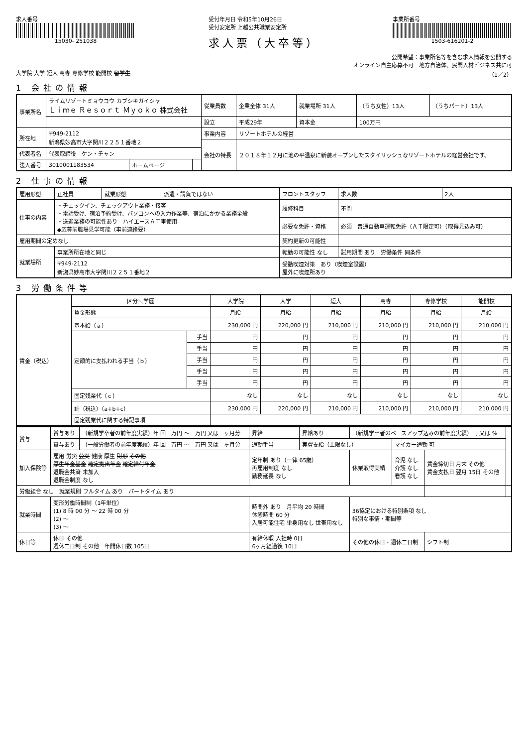求人番号
15030- 251038
受付年月日 令和5年10月26日
受付安定所 上越公共職業安定所
求人票（大卒等）
事業所番号
1503-616201-2
公開希望：事業所名等を含む求人情報を公開する
オンライン自主応募不可　地方自治体、民間人材ビジネス共に可
大学院 大学 短大 高専 専修学校 能開校 留学生 （1／2）
1 会社の情報
| 事業所名 | ライムリゾートミョウコウ カブシキガイシャ Ｌｉｍｅ Ｒｅｓｏｒｔ Ｍｙｏｋｏ 株式会社 | | | 従業員数 | 企業全体 31人 | 就業場所 31人 | （うち女性）13人 | （うちパート）13人 |
| | | | | 設立 | 平成29年 | 資本金 | 100万円 | |
| 所在地 | 〒949-2112 新潟県妙高市大字関川２２５１番地２ | | | 事業内容 | リゾートホテルの経営 | | | |
| | | | | 会社の特長 | ２０１８年１２月に池の平温泉に新装オープンしたスタイリッシュなリゾートホテルの経営会社です。 | | | |
| 代表者名 | 代表取締役 ケン・チャン | | | | | | | |
| 法人番号 | 3010001183534 | ホームページ | | | | | | |
2 仕事の情報
| 雇用形態 | 正社員 | 就業形態 | 派遣・請負ではない | フロントスタッフ | 求人数 | 2人 |
| 仕事の内容 | ・チェックイン、チェックアウト業務・接客 ・電話受け、宿泊予約受け、パソコンへの入力作業等、宿泊にかかる業務全般 ・送迎業務の可能性あり ハイエースＡＴ車使用 ◆応募前職場見学可能（事前連絡要） | | | 履修科目 | 不問 | |
| | | | | 必要な免許・資格 | 必須 普通自動車運転免許（ＡＴ限定可）（取得見込み可） | |
| 雇用期間の定めなし | | | | 契約更新の可能性 | | |
| 就業場所 | 事業所所在地と同じ | | | 転勤の可能性 なし | 試用期間 あり 労働条件 同条件 | |
| | 〒949-2112 新潟県妙高市大字関川２２５１番地２ | | | 受動喫煙対策 あり（喫煙室設置） 屋外に喫煙所あり | | |
3 労働条件等
| 賃金（税込） | 区分＼学歴 | | 大学院 | 大学 | 短大 | 高専 | 専修学校 | 能開校 |
| | 賃金形態 | | 月給 | 月給 | 月給 | 月給 | 月給 | 月給 |
| | 基本給（ａ） | | 230,000 円 | 220,000 円 | 210,000 円 | 210,000 円 | 210,000 円 | 210,000 円 |
| | 定額的に支払われる手当（ｂ） | 手当 | 円 | 円 | 円 | 円 | 円 | 円 |
| | | 手当 | 円 | 円 | 円 | 円 | 円 | 円 |
| | | 手当 | 円 | 円 | 円 | 円 | 円 | 円 |
| | | 手当 | 円 | 円 | 円 | 円 | 円 | 円 |
| | | 手当 | 円 | 円 | 円 | 円 | 円 | 円 |
| | 固定残業代（ｃ） | | なし | なし | なし | なし | なし | なし |
| | 計（税込）（a+b+c） | | 230,000 円 | 220,000 円 | 210,000 円 | 210,000 円 | 210,000 円 | 210,000 円 |
| | 固定残業代に関する特記事項 | | | | | | | |
| 賞与 | 賞与あり | （新規学卒者の前年度実績）年 回 万円 ～ 万円 又は ヶ月分 | 昇給 | 昇給あり | （新規学卒者のベースアップ込みの前年度実績）円 又は % | | | |
| | 賞与あり | （一般労働者の前年度実績）年 回 万円 ～ 万円 又は ヶ月分 | 通勤手当 | 実費支給（上限なし） | | マイカー通勤 可 | | |
| 加入保険等 | 雇用 労災 公災 健康 厚生 財形 その他 厚生年金基金 確定拠出年金 確定給付年金 退職金共済 未加入 退職金制度 なし | | 定年制 あり（一律 65歳） 再雇用制度 なし 勤務延長 なし | | 休業取得実績 | 育児 なし 介護 なし 看護 なし | 賃金締切日 月末 その他 賃金支払日 翌月 15日 その他 | |
| 労働組合 なし 就業規則 フルタイム あり パートタイム あり | | | | | | | | |
| 就業時間 | 変形労働時間制（1年単位） (1) 8 時 00 分 ～ 22 時 00 分 (2) ～ (3) ～ | | 時間外 あり 月平均 20 時間 休憩時間 60 分 入居可能住宅 単身用なし 世帯用なし | | 36協定における特別条項 なし 特別な事情・期間等 | | | |
| 休日等 | 休日 その他 週休二日制 その他 年間休日数 105日 | | 有給休暇 入社時 0日 6ヶ月経過後 10日 | | その他の休日・週休二日制 | | シフト制 | |